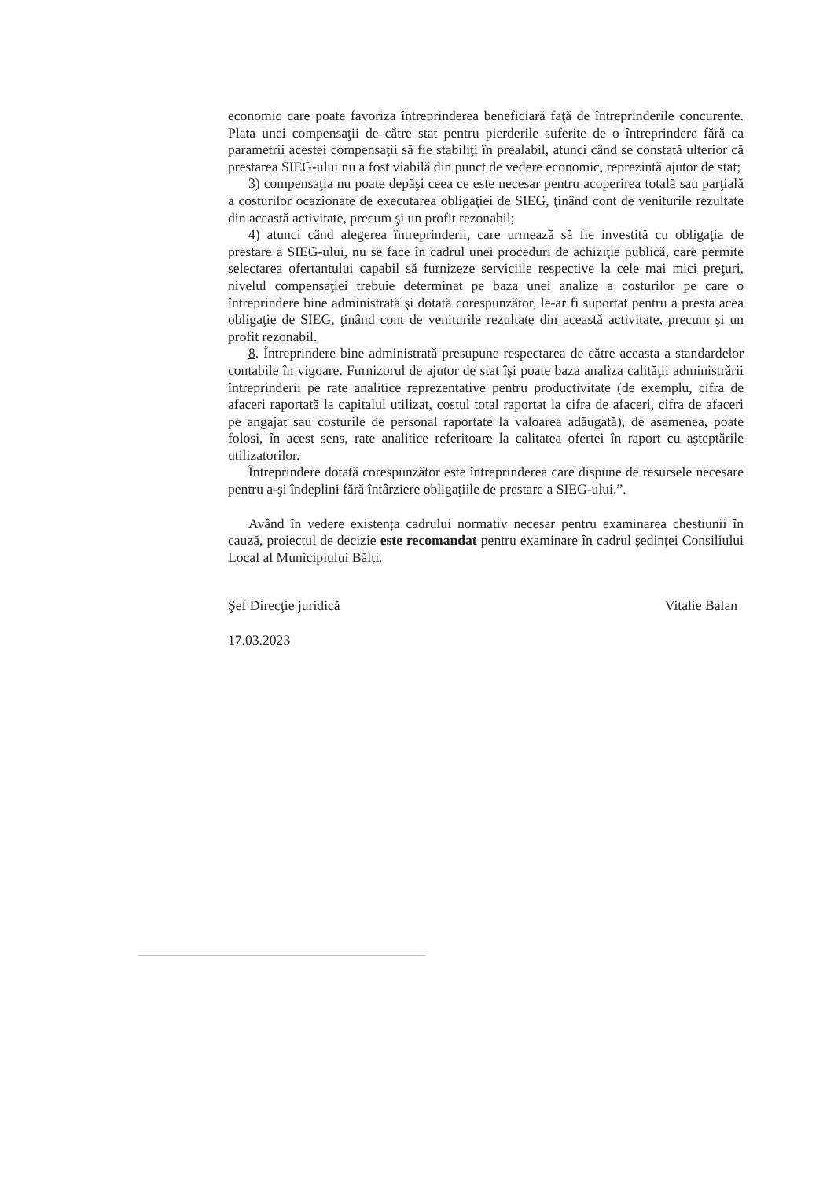economic care poate favoriza întreprinderea beneficiară faţă de întreprinderile concurente. Plata unei compensaţii de către stat pentru pierderile suferite de o întreprindere fără ca parametrii acestei compensaţii să fie stabiliţi în prealabil, atunci când se constată ulterior că prestarea SIEG-ului nu a fost viabilă din punct de vedere economic, reprezintă ajutor de stat;
3) compensaţia nu poate depăşi ceea ce este necesar pentru acoperirea totală sau parţială a costurilor ocazionate de executarea obligaţiei de SIEG, ţinând cont de veniturile rezultate din această activitate, precum şi un profit rezonabil;
4) atunci când alegerea întreprinderii, care urmează să fie investită cu obligaţia de prestare a SIEG-ului, nu se face în cadrul unei proceduri de achiziţie publică, care permite selectarea ofertantului capabil să furnizeze serviciile respective la cele mai mici preţuri, nivelul compensaţiei trebuie determinat pe baza unei analize a costurilor pe care o întreprindere bine administrată şi dotată corespunzător, le-ar fi suportat pentru a presta acea obligaţie de SIEG, ţinând cont de veniturile rezultate din această activitate, precum şi un profit rezonabil.
8. Întreprindere bine administrată presupune respectarea de către aceasta a standardelor contabile în vigoare. Furnizorul de ajutor de stat îşi poate baza analiza calităţii administrării întreprinderii pe rate analitice reprezentative pentru productivitate (de exemplu, cifra de afaceri raportată la capitalul utilizat, costul total raportat la cifra de afaceri, cifra de afaceri pe angajat sau costurile de personal raportate la valoarea adăugată), de asemenea, poate folosi, în acest sens, rate analitice referitoare la calitatea ofertei în raport cu aşteptările utilizatorilor.
Întreprindere dotată corespunzător este întreprinderea care dispune de resursele necesare pentru a-şi îndeplini fără întârziere obligaţiile de prestare a SIEG-ului.”.
Având în vedere existența cadrului normativ necesar pentru examinarea chestiunii în cauză, proiectul de decizie este recomandat pentru examinare în cadrul ședinței Consiliului Local al Municipiului Bălți.
Şef Direcţie juridică Vitalie Balan
17.03.2023